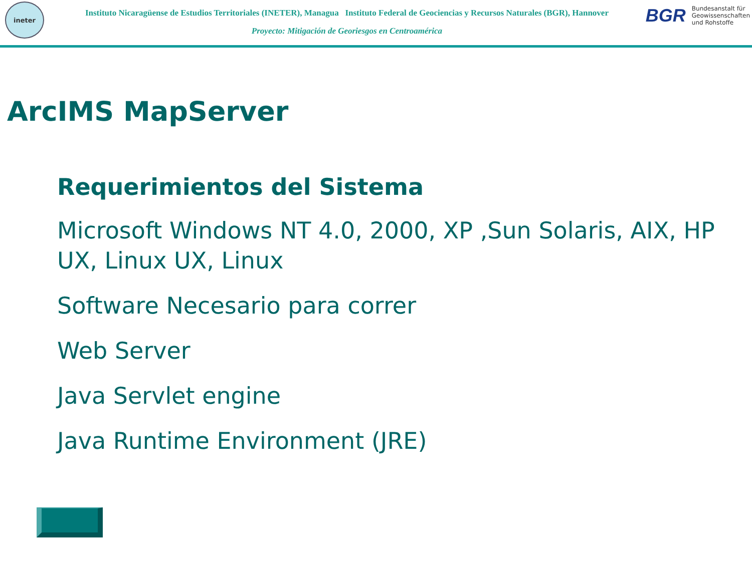ineter
Instituto Nicaragüense de Estudios Territoriales (INETER), Managua Instituto Federal de Geociencias y Recursos Naturales (BGR), Hannover
Proyecto: Mitigación de Georiesgos en Centroamérica
BGR Bundesanstalt für
Geowissenschaften
und Rohstoffe
ArcIMS MapServer
Requerimientos del Sistema
Microsoft Windows NT 4.0, 2000, XP ,Sun Solaris, AIX, HP UX, Linux UX, Linux
Software Necesario para correr
Web Server
Java Servlet engine
Java Runtime Environment (JRE)